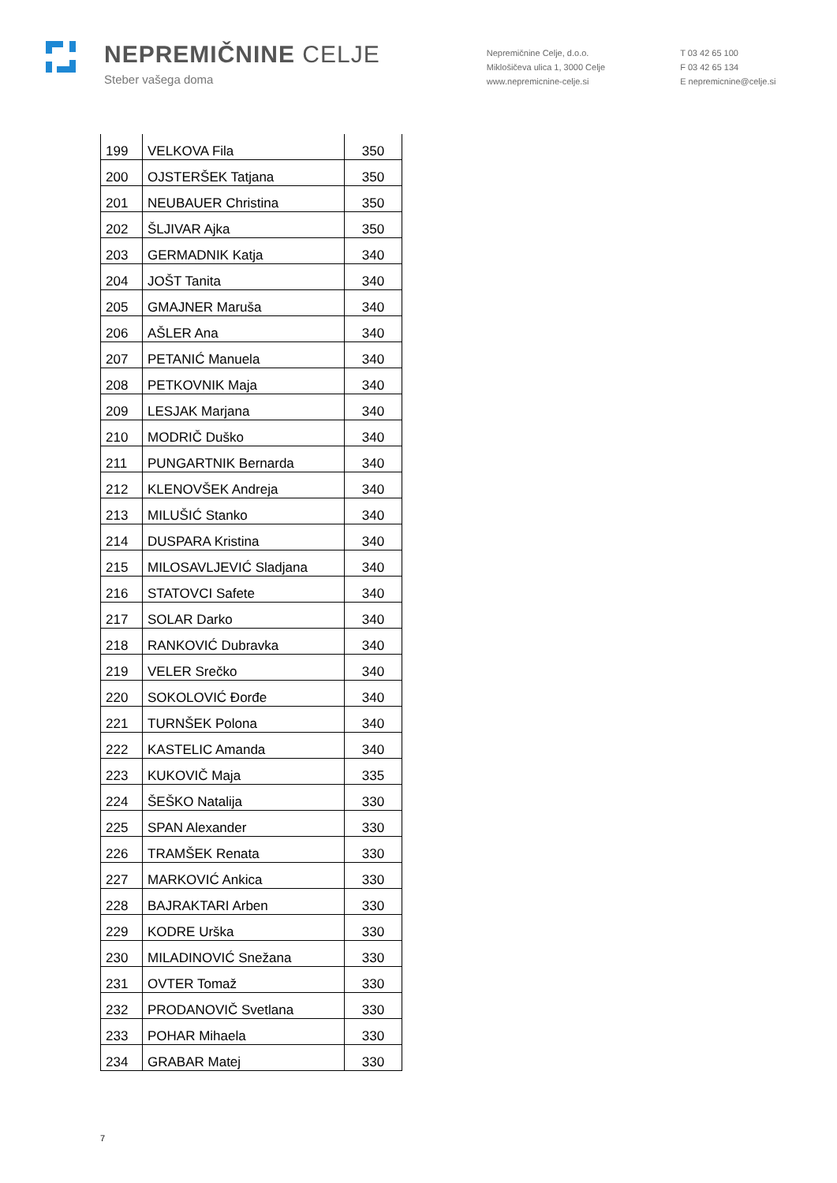NEPREMIČNINE CELJE
Steber vašega doma
Nepremičnine Celje, d.o.o.
Miklošičeva ulica 1, 3000 Celje
www.nepremicnine-celje.si
T 03 42 65 100
F 03 42 65 134
E nepremicnine@celje.si
| 199 | VELKOVA Fila | 350 |
| 200 | OJSTERŠEK Tatjana | 350 |
| 201 | NEUBAUER Christina | 350 |
| 202 | ŠLJIVAR Ajka | 350 |
| 203 | GERMADNIK Katja | 340 |
| 204 | JOŠT Tanita | 340 |
| 205 | GMAJNER Maruša | 340 |
| 206 | AŠLER Ana | 340 |
| 207 | PETANIĆ Manuela | 340 |
| 208 | PETKOVNIK Maja | 340 |
| 209 | LESJAK Marjana | 340 |
| 210 | MODRIČ Duško | 340 |
| 211 | PUNGARTNIK Bernarda | 340 |
| 212 | KLENOVŠEK Andreja | 340 |
| 213 | MILUŠIĆ Stanko | 340 |
| 214 | DUSPARA Kristina | 340 |
| 215 | MILOSAVLJEVIĆ Sladjana | 340 |
| 216 | STATOVCI Safete | 340 |
| 217 | SOLAR Darko | 340 |
| 218 | RANKOVIĆ Dubravka | 340 |
| 219 | VELER Srečko | 340 |
| 220 | SOKOLOVIĆ Đorđe | 340 |
| 221 | TURNŠEK Polona | 340 |
| 222 | KASTELIC Amanda | 340 |
| 223 | KUKOVIČ Maja | 335 |
| 224 | ŠEŠKO Natalija | 330 |
| 225 | SPAN Alexander | 330 |
| 226 | TRAMŠEK Renata | 330 |
| 227 | MARKOVIĆ Ankica | 330 |
| 228 | BAJRAKTARI Arben | 330 |
| 229 | KODRE Urška | 330 |
| 230 | MILADINOVIĆ Snežana | 330 |
| 231 | OVTER Tomaž | 330 |
| 232 | PRODANOVIČ Svetlana | 330 |
| 233 | POHAR Mihaela | 330 |
| 234 | GRABAR Matej | 330 |
7